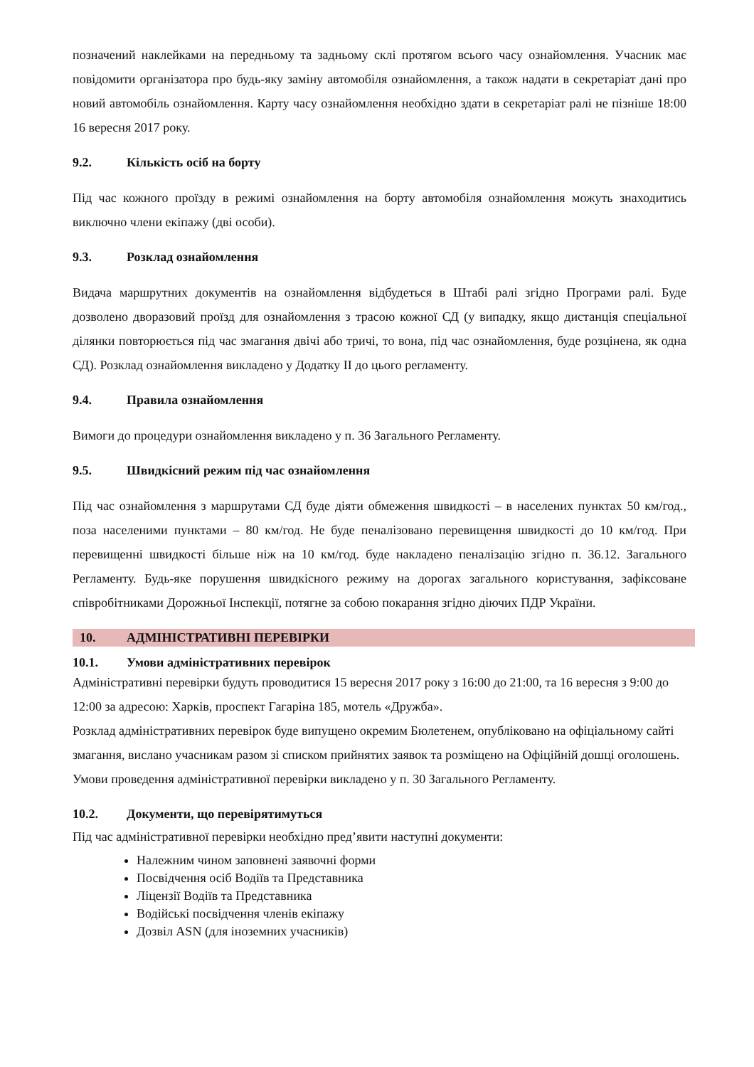позначений наклейками на передньому та задньому склі протягом всього часу ознайомлення. Учасник має повідомити організатора про будь-яку заміну автомобіля ознайомлення, а також надати в секретаріат дані про новий автомобіль ознайомлення. Карту часу ознайомлення необхідно здати в секретаріат ралі не пізніше 18:00 16 вересня 2017 року.
9.2. Кількість осіб на борту
Під час кожного проїзду в режимі ознайомлення на борту автомобіля ознайомлення можуть знаходитись виключно члени екіпажу (дві особи).
9.3. Розклад ознайомлення
Видача маршрутних документів на ознайомлення відбудеться в Штабі ралі згідно Програми ралі. Буде дозволено дворазовий проїзд для ознайомлення з трасою кожної СД (у випадку, якщо дистанція спеціальної ділянки повторюється під час змагання двічі або тричі, то вона, під час ознайомлення, буде розцінена, як одна СД). Розклад ознайомлення викладено у Додатку ІІ до цього регламенту.
9.4. Правила ознайомлення
Вимоги до процедури ознайомлення викладено у п. 36 Загального Регламенту.
9.5. Швидкісний режим під час ознайомлення
Під час ознайомлення з маршрутами СД буде діяти обмеження швидкості – в населених пунктах 50 км/год., поза населеними пунктами – 80 км/год. Не буде пеналізовано перевищення швидкості до 10 км/год. При перевищенні швидкості більше ніж на 10 км/год. буде накладено пеналізацію згідно п. 36.12. Загального Регламенту. Будь-яке порушення швидкісного режиму на дорогах загального користування, зафіксоване співробітниками Дорожньої Інспекції, потягне за собою покарання згідно діючих ПДР України.
10. АДМІНІСТРАТИВНІ ПЕРЕВІРКИ
10.1. Умови адміністративних перевірок
Адміністративні перевірки будуть проводитися 15 вересня 2017 року з 16:00 до 21:00, та 16 вересня з 9:00 до 12:00 за адресою: Харків, проспект Гагаріна 185, мотель «Дружба».
Розклад адміністративних перевірок буде випущено окремим Бюлетенем, опубліковано на офіціальному сайті змагання, вислано учасникам разом зі списком прийнятих заявок та розміщено на Офіційній дошці оголошень. Умови проведення адміністративної перевірки викладено у п. 30 Загального Регламенту.
10.2. Документи, що перевірятимуться
Під час адміністративної перевірки необхідно пред’явити наступні документи:
Належним чином заповнені заявочні форми
Посвідчення осіб Водіїв та Представника
Ліцензії Водіїв та Представника
Водійські посвідчення членів екіпажу
Дозвіл ASN (для іноземних учасників)